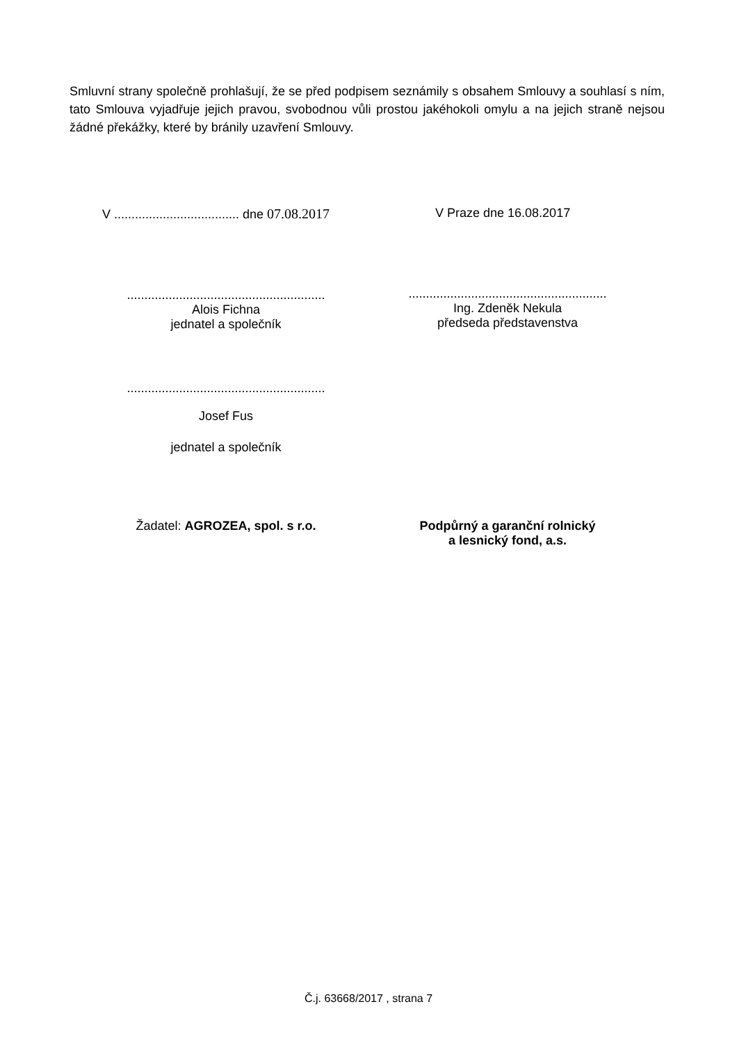Smluvní strany společně prohlašují, že se před podpisem seznámily s obsahem Smlouvy a souhlasí s ním, tato Smlouva vyjadřuje jejich pravou, svobodnou vůli prostou jakéhokoli omylu a na jejich straně nejsou žádné překážky, které by bránily uzavření Smlouvy.
V .................................... dne 07.08.2017
V Praze dne 16.08.2017
.........................................................
Alois Fichna
jednatel a společník
.........................................................
Ing. Zdeněk Nekula
předseda představenstva
.........................................................
Josef Fus
jednatel a společník
Žadatel: AGROZEA, spol. s r.o.
Podpůrný a garanční rolnický
a lesnický fond, a.s.
Č.j. 63668/2017 , strana 7